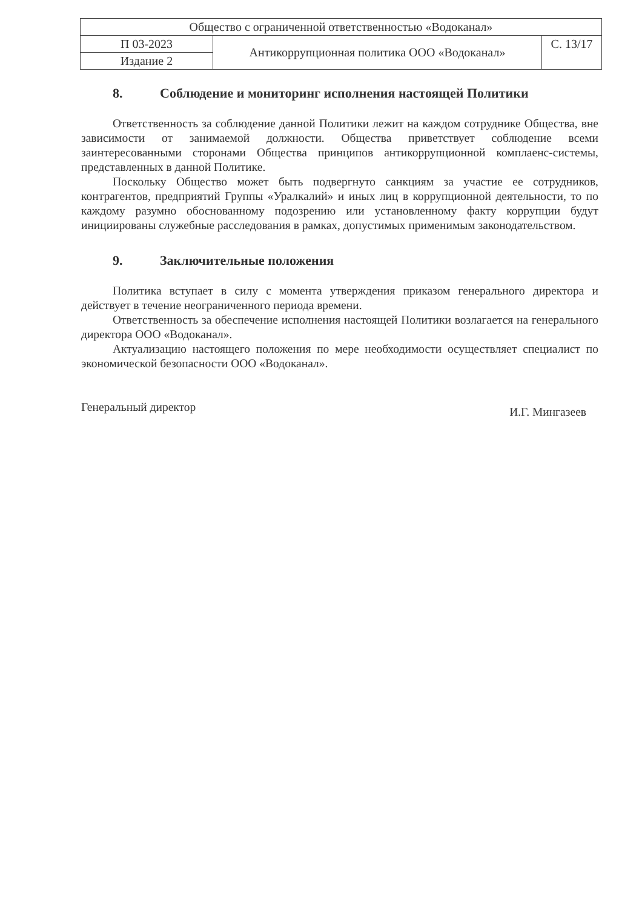| Общество с ограниченной ответственностью «Водоканал» | | |
| П 03-2023 | Антикоррупционная политика ООО «Водоканал» | С. 13/17 |
| Издание 2 | | |
8. Соблюдение и мониторинг исполнения настоящей Политики
Ответственность за соблюдение данной Политики лежит на каждом сотруднике Общества, вне зависимости от занимаемой должности. Общества приветствует соблюдение всеми заинтересованными сторонами Общества принципов антикоррупционной комплаенс-системы, представленных в данной Политике.
Поскольку Общество может быть подвергнуто санкциям за участие ее сотрудников, контрагентов, предприятий Группы «Уралкалий» и иных лиц в коррупционной деятельности, то по каждому разумно обоснованному подозрению или установленному факту коррупции будут инициированы служебные расследования в рамках, допустимых применимым законодательством.
9. Заключительные положения
Политика вступает в силу с момента утверждения приказом генерального директора и действует в течение неограниченного периода времени.
Ответственность за обеспечение исполнения настоящей Политики возлагается на генерального директора ООО «Водоканал».
Актуализацию настоящего положения по мере необходимости осуществляет специалист по экономической безопасности ООО «Водоканал».
Генеральный директор И.Г. Мингазеев